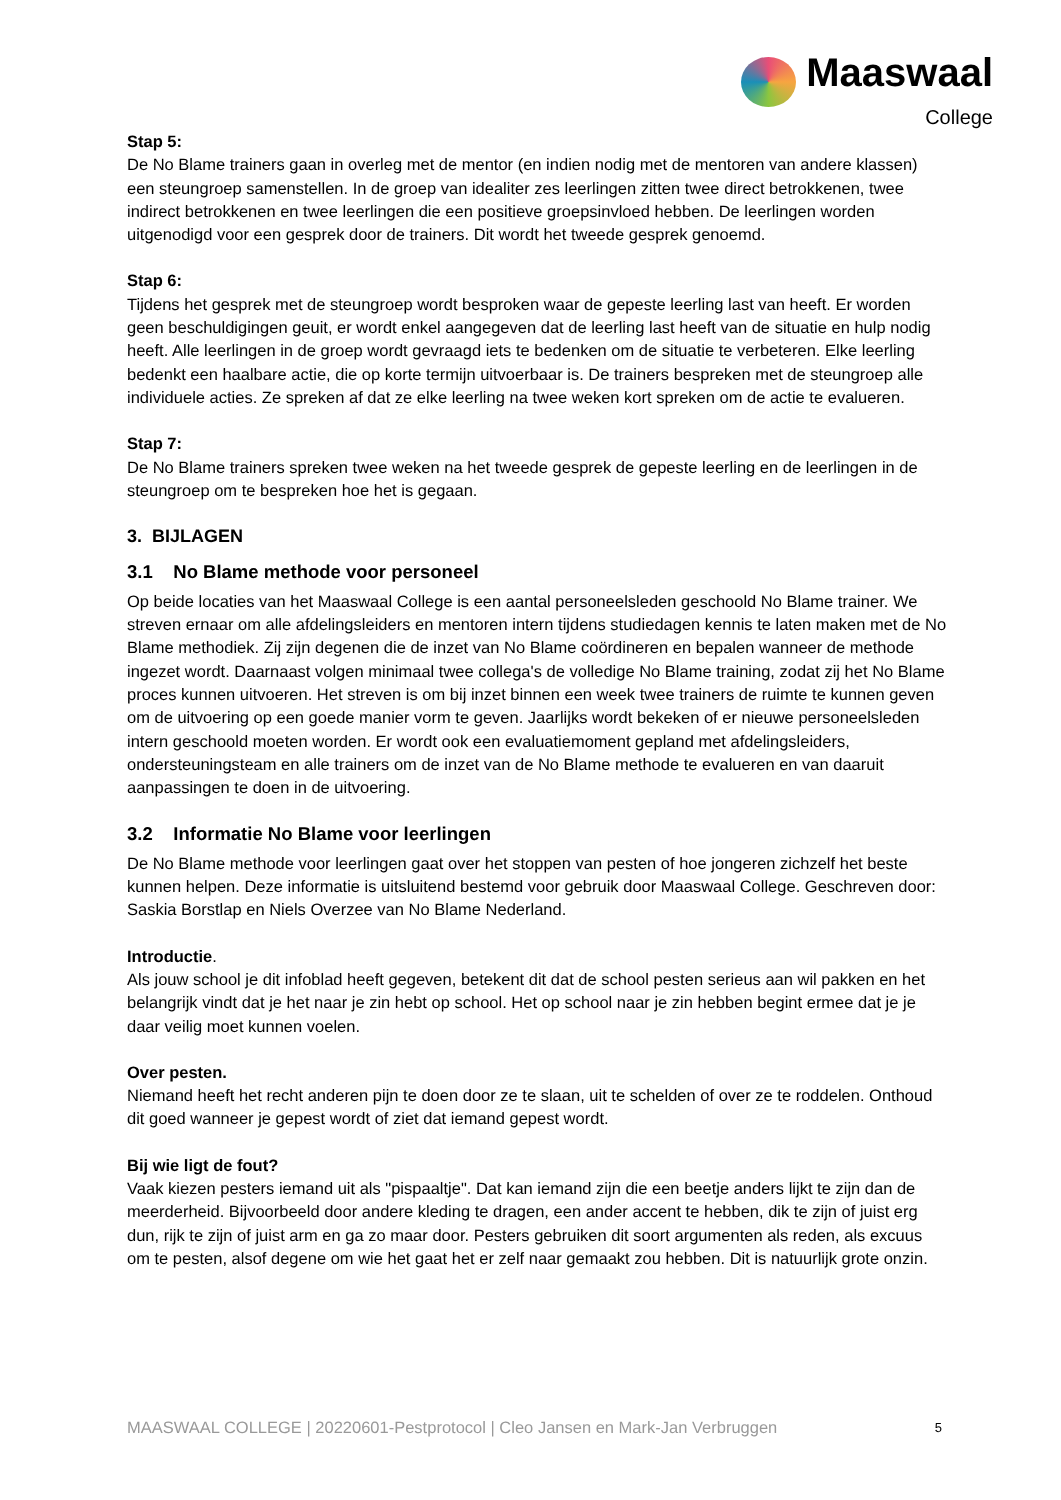Maaswaal
College
Stap 5:
De No Blame trainers gaan in overleg met de mentor (en indien nodig met de mentoren van andere klassen) een steungroep samenstellen. In de groep van idealiter zes leerlingen zitten twee direct betrokkenen, twee indirect betrokkenen en twee leerlingen die een positieve groepsinvloed hebben. De leerlingen worden uitgenodigd voor een gesprek door de trainers. Dit wordt het tweede gesprek genoemd.
Stap 6:
Tijdens het gesprek met de steungroep wordt besproken waar de gepeste leerling last van heeft. Er worden geen beschuldigingen geuit, er wordt enkel aangegeven dat de leerling last heeft van de situatie en hulp nodig heeft. Alle leerlingen in de groep wordt gevraagd iets te bedenken om de situatie te verbeteren. Elke leerling bedenkt een haalbare actie, die op korte termijn uitvoerbaar is. De trainers bespreken met de steungroep alle individuele acties. Ze spreken af dat ze elke leerling na twee weken kort spreken om de actie te evalueren.
Stap 7:
De No Blame trainers spreken twee weken na het tweede gesprek de gepeste leerling en de leerlingen in de steungroep om te bespreken hoe het is gegaan.
3. BIJLAGEN
3.1 No Blame methode voor personeel
Op beide locaties van het Maaswaal College is een aantal personeelsleden geschoold No Blame trainer. We streven ernaar om alle afdelingsleiders en mentoren intern tijdens studiedagen kennis te laten maken met de No Blame methodiek. Zij zijn degenen die de inzet van No Blame coördineren en bepalen wanneer de methode ingezet wordt. Daarnaast volgen minimaal twee collega's de volledige No Blame training, zodat zij het No Blame proces kunnen uitvoeren. Het streven is om bij inzet binnen een week twee trainers de ruimte te kunnen geven om de uitvoering op een goede manier vorm te geven. Jaarlijks wordt bekeken of er nieuwe personeelsleden intern geschoold moeten worden. Er wordt ook een evaluatiemoment gepland met afdelingsleiders, ondersteuningsteam en alle trainers om de inzet van de No Blame methode te evalueren en van daaruit aanpassingen te doen in de uitvoering.
3.2 Informatie No Blame voor leerlingen
De No Blame methode voor leerlingen gaat over het stoppen van pesten of hoe jongeren zichzelf het beste kunnen helpen. Deze informatie is uitsluitend bestemd voor gebruik door Maaswaal College. Geschreven door: Saskia Borstlap en Niels Overzee van No Blame Nederland.
Introductie.
Als jouw school je dit infoblad heeft gegeven, betekent dit dat de school pesten serieus aan wil pakken en het belangrijk vindt dat je het naar je zin hebt op school. Het op school naar je zin hebben begint ermee dat je je daar veilig moet kunnen voelen.
Over pesten.
Niemand heeft het recht anderen pijn te doen door ze te slaan, uit te schelden of over ze te roddelen. Onthoud dit goed wanneer je gepest wordt of ziet dat iemand gepest wordt.
Bij wie ligt de fout?
Vaak kiezen pesters iemand uit als "pispaaltje". Dat kan iemand zijn die een beetje anders lijkt te zijn dan de meerderheid. Bijvoorbeeld door andere kleding te dragen, een ander accent te hebben, dik te zijn of juist erg dun, rijk te zijn of juist arm en ga zo maar door. Pesters gebruiken dit soort argumenten als reden, als excuus om te pesten, alsof degene om wie het gaat het er zelf naar gemaakt zou hebben. Dit is natuurlijk grote onzin.
MAASWAAL COLLEGE | 20220601-Pestprotocol | Cleo Jansen en Mark-Jan Verbruggen 5